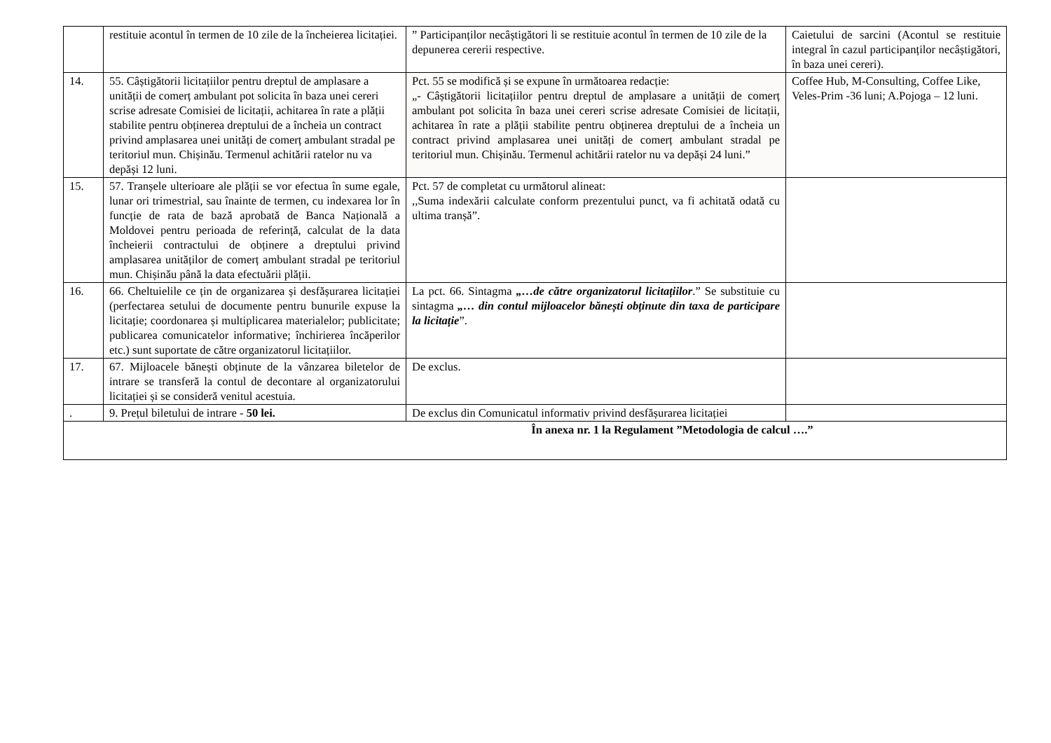| | restituie acontul în termen de 10 zile de la încheierea licitației. | ” Participanților necâștigători li se restituie acontul în termen de 10 zile de la depunerea cererii respective. | Caietului de sarcini (Acontul se restituie integral în cazul participanților necâștigători, în baza unei cereri). |
| 14. | 55. Câștigătorii licitațiilor pentru dreptul de amplasare a unității de comerț ambulant pot solicita în baza unei cereri scrise adresate Comisiei de licitații, achitarea în rate a plății stabilite pentru obținerea dreptului de a încheia un contract privind amplasarea unei unități de comerț ambulant stradal pe teritoriul mun. Chișinău. Termenul achitării ratelor nu va depăși 12 luni. | Pct. 55 se modifică și se expune în următoarea redacție: „- Câștigătorii licitațiilor pentru dreptul de amplasare a unității de comerț ambulant pot solicita în baza unei cereri scrise adresate Comisiei de licitații, achitarea în rate a plății stabilite pentru obținerea dreptului de a încheia un contract privind amplasarea unei unități de comerț ambulant stradal pe teritoriul mun. Chișinău. Termenul achitării ratelor nu va depăși 24 luni.” | Coffee Hub, M-Consulting, Coffee Like, Veles-Prim -36 luni; A.Pojoga – 12 luni. |
| 15. | 57. Tranșele ulterioare ale plății se vor efectua în sume egale, lunar ori trimestrial, sau înainte de termen, cu indexarea lor în funcție de rata de bază aprobată de Banca Națională a Moldovei pentru perioada de referință, calculat de la data încheierii contractului de obținere a dreptului privind amplasarea unităților de comerț ambulant stradal pe teritoriul mun. Chișinău până la data efectuării plății. | Pct. 57 de completat cu următorul alineat: ,,Suma indexării calculate conform prezentului punct, va fi achitată odată cu ultima tranșă”. | |
| 16. | 66. Cheltuielile ce țin de organizarea și desfășurarea licitației (perfectarea setului de documente pentru bunurile expuse la licitație; coordonarea și multiplicarea materialelor; publicitate; publicarea comunicatelor informative; închirierea încăperilor etc.) sunt suportate de către organizatorul licitațiilor. | La pct. 66. Sintagma „…de către organizatorul licitațiilor .” Se substituie cu sintagma „… din contul mijloacelor bănești obținute din taxa de participare la licitație ”. | |
| 17. | 67. Mijloacele bănești obținute de la vânzarea biletelor de intrare se transferă la contul de decontare al organizatorului licitației și se consideră venitul acestuia. | De exclus. | |
| . | 9. Prețul biletului de intrare - 50 lei. | De exclus din Comunicatul informativ privind desfășurarea licitației | |
| În anexa nr. 1 la Regulament ”Metodologia de calcul ….” | | | |